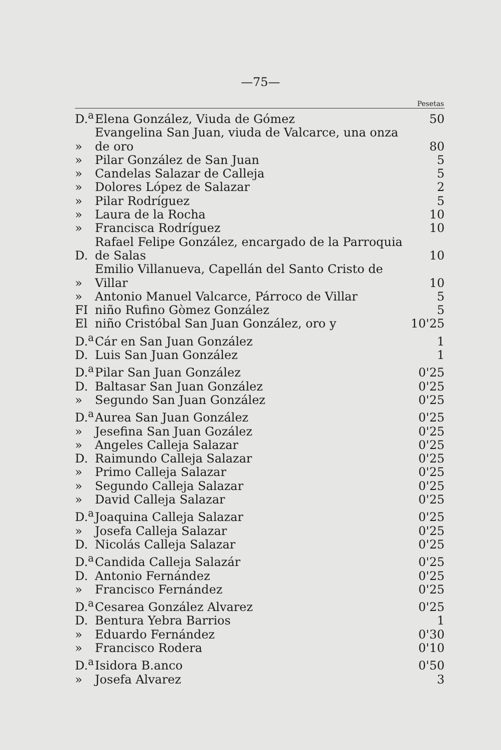—75—
| | | Pesetas |
| --- | --- | --- |
| D.<sup>a</sup> | Elena González, Viuda de Gómez | 50 |
| » | Evangelina San Juan, viuda de Valcarce, una onza de oro | 80 |
| » | Pilar González de San Juan | 5 |
| » | Candelas Salazar de Calleja | 5 |
| » | Dolores López de Salazar | 2 |
| » | Pilar Rodríguez | 5 |
| » | Laura de la Rocha | 10 |
| » | Francisca Rodríguez | 10 |
| D. | Rafael Felipe González, encargado de la Parroquia de Salas | 10 |
| » | Emilio Villanueva, Capellán del Santo Cristo de Villar | 10 |
| » | Antonio Manuel Valcarce, Párroco de Villar | 5 |
| FI | niño Rufino Gòmez González | 5 |
| El | niño Cristóbal San Juan González, oro y | 10'25 |
| D.<sup>a</sup> | Cár en San Juan González | 1 |
| D. | Luis San Juan González | 1 |
| D.<sup>a</sup> | Pilar San Juan González | 0'25 |
| D. | Baltasar San Juan González | 0'25 |
| » | Segundo San Juan González | 0'25 |
| D.<sup>a</sup> | Aurea San Juan González | 0'25 |
| » | Jesefina San Juan Gozález | 0'25 |
| » | Angeles Calleja Salazar | 0'25 |
| D. | Raimundo Calleja Salazar | 0'25 |
| » | Primo Calleja Salazar | 0'25 |
| » | Segundo Calleja Salazar | 0'25 |
| » | David Calleja Salazar | 0'25 |
| D.<sup>a</sup> | Joaquina Calleja Salazar | 0'25 |
| » | Josefa Calleja Salazar | 0'25 |
| D. | Nicolás Calleja Salazar | 0'25 |
| D.<sup>a</sup> | Candida Calleja Salazár | 0'25 |
| D. | Antonio Fernández | 0'25 |
| » | Francisco Fernández | 0'25 |
| D.<sup>a</sup> | Cesarea González Alvarez | 0'25 |
| D. | Bentura Yebra Barrios | 1 |
| » | Eduardo Fernández | 0'30 |
| » | Francisco Rodera | 0'10 |
| D.<sup>a</sup> | Isidora B.anco | 0'50 |
| » | Josefa Alvarez | 3 |